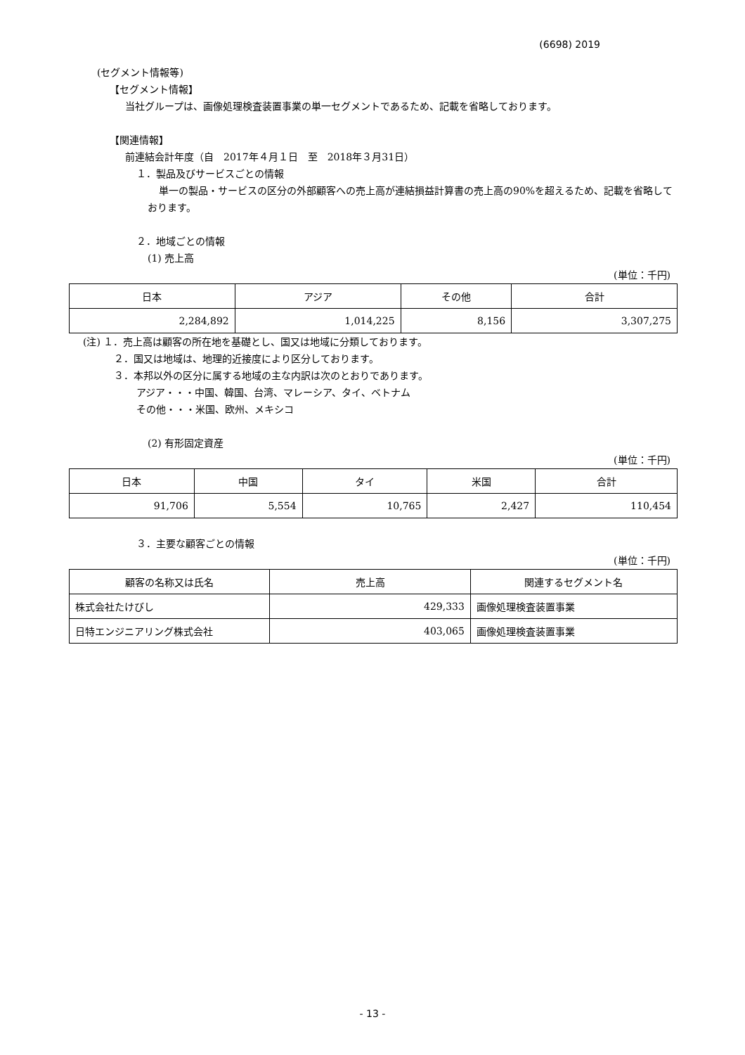(6698) 2019
(セグメント情報等)
【セグメント情報】
当社グループは、画像処理検査装置事業の単一セグメントであるため、記載を省略しております。
【関連情報】
前連結会計年度（自　2017年４月１日　至　2018年３月31日）
１．製品及びサービスごとの情報
単一の製品・サービスの区分の外部顧客への売上高が連結損益計算書の売上高の90%を超えるため、記載を省略しております。
２．地域ごとの情報
(1) 売上高
(単位：千円)
| 日本 | アジア | その他 | 合計 |
| --- | --- | --- | --- |
| 2,284,892 | 1,014,225 | 8,156 | 3,307,275 |
(注) １．売上高は顧客の所在地を基礎とし、国又は地域に分類しております。
２．国又は地域は、地理的近接度により区分しております。
３．本邦以外の区分に属する地域の主な内訳は次のとおりであります。
アジア・・・中国、韓国、台湾、マレーシア、タイ、ベトナム
その他・・・米国、欧州、メキシコ
(2) 有形固定資産
(単位：千円)
| 日本 | 中国 | タイ | 米国 | 合計 |
| --- | --- | --- | --- | --- |
| 91,706 | 5,554 | 10,765 | 2,427 | 110,454 |
３．主要な顧客ごとの情報
(単位：千円)
| 顧客の名称又は氏名 | 売上高 | 関連するセグメント名 |
| --- | --- | --- |
| 株式会社たけびし | 429,333 | 画像処理検査装置事業 |
| 日特エンジニアリング株式会社 | 403,065 | 画像処理検査装置事業 |
- 13 -